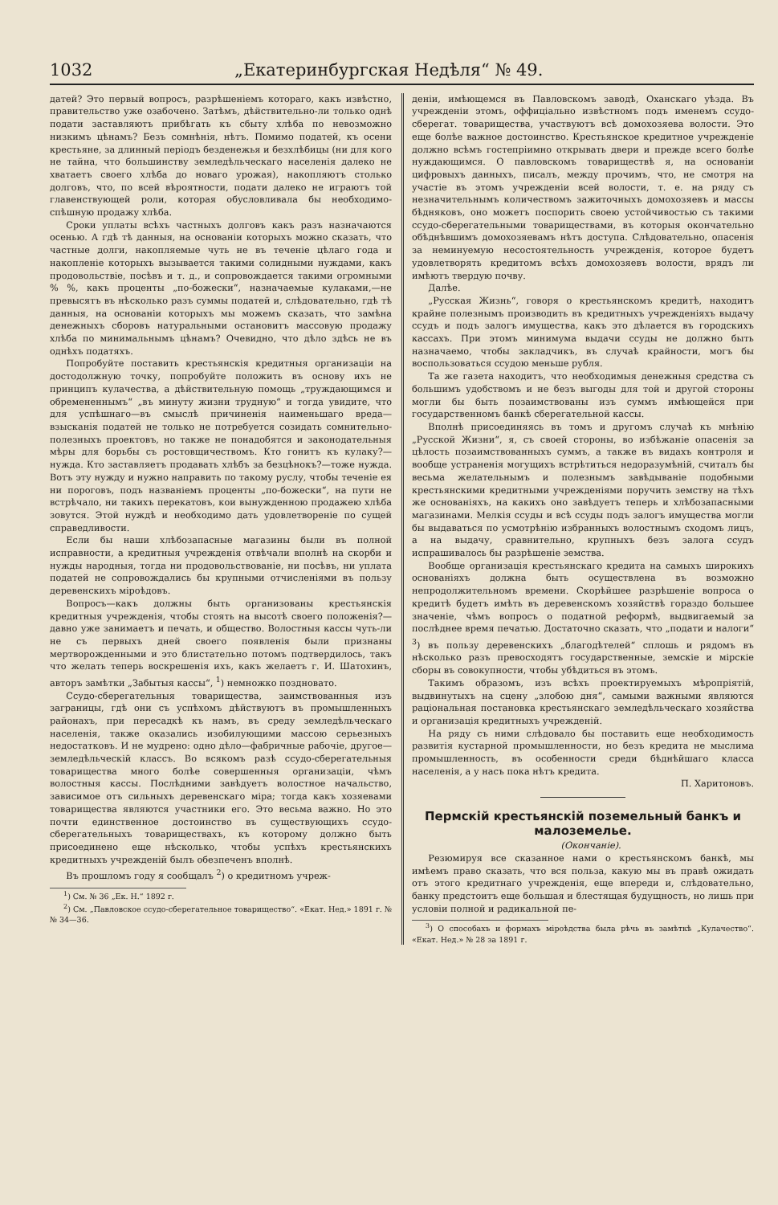1032 „Екатеринбургская Недѣля“ № 49.
датей? Это первый вопросъ, разрѣшеніемъ котораго, какъ извѣстно, правительство уже озабочено. Затѣмъ, дѣйствительно-ли только однѣ подати заставляютъ прибѣгать къ сбыту хлѣба по невозможно низкимъ цѣнамъ? Безъ сомнѣнія, нѣтъ. Помимо податей, къ осени крестьяне, за длинный періодъ безденежья и безхлѣбицы (ни для кого не тайна, что большинству земледѣльческаго населенія далеко не хватаетъ своего хлѣба до новаго урожая), накопляютъ столько долговъ, что, по всей вѣроятности, подати далеко не играютъ той главенствующей роли, которая обусловливала бы необходимо-спѣшную продажу хлѣба.
Сроки уплаты всѣхъ частныхъ долговъ какъ разъ назначаются осенью. А гдѣ тѣ данныя, на основаніи которыхъ можно сказать, что частные долги, накопляемые чуть не въ теченіе цѣлаго года и накопленіе которыхъ вызывается такими солидными нуждами, какъ продовольствіе, посѣвъ и т. д., и сопровождается такими огромными % %, какъ проценты „по-божески“, назначаемые кулаками,—не превысятъ въ нѣсколько разъ суммы податей и, слѣдовательно, гдѣ тѣ данныя, на основаніи которыхъ мы можемъ сказать, что замѣна денежныхъ сборовъ натуральными остановитъ массовую продажу хлѣба по минимальнымъ цѣнамъ? Очевидно, что дѣло здѣсь не въ однѣхъ податяхъ.
Попробуйте поставить крестьянскія кредитныя организаціи на достодолжную точку, попробуйте положить въ основу ихъ не принципъ кулачества, а дѣйствительную помощь „труждающимся и обремененнымъ“ „въ минуту жизни трудную“ и тогда увидите, что для успѣшнаго—въ смыслѣ причиненія наименьшаго вреда—взысканія податей не только не потребуется созидать сомнительно-полезныхъ проектовъ, но также не понадобятся и законодательныя мѣры для борьбы съ ростовщичествомъ. Кто гонитъ къ кулаку?—нужда. Кто заставляетъ продавать хлѣбъ за безцѣнокъ?—тоже нужда. Вотъ эту нужду и нужно направить по такому руслу, чтобы теченіе ея ни пороговъ, подъ названіемъ проценты „по-божески“, на пути не встрѣчало, ни такихъ перекатовъ, кои вынужденною продажею хлѣба зовутся. Этой нуждѣ и необходимо дать удовлетвореніе по сущей справедливости.
Если бы наши хлѣбозапасные магазины были въ полной исправности, а кредитныя учрежденія отвѣчали вполнѣ на скорби и нужды народныя, тогда ни продовольствованіе, ни посѣвъ, ни уплата податей не сопровождались бы крупными отчисленіями въ пользу деревенскихъ міроѣдовъ.
Вопросъ—какъ должны быть организованы крестьянскія кредитныя учрежденія, чтобы стоять на высотѣ своего положенія?—давно уже занимаетъ и печать, и общество. Волостныя кассы чуть-ли не съ первыхъ дней своего появленія были признаны мертворожденными и это блистательно потомъ подтвердилось, такъ что желать теперь воскрешенія ихъ, какъ желаетъ г. И. Шатохинъ, авторъ замѣтки „Забытыя кассы“, <sup>1</sup>) немножко поздновато.
Ссудо-сберегательныя товарищества, заимствованныя изъ заграницы, гдѣ они съ успѣхомъ дѣйствуютъ въ промышленныхъ районахъ, при пересадкѣ къ намъ, въ среду земледѣльческаго населенія, также оказались изобилующими массою серьезныхъ недостатковъ. И не мудрено: одно дѣло—фабричные рабочіе, другое—земледѣльческій классъ. Во всякомъ разѣ ссудо-сберегательныя товарищества много болѣе совершенныя организаціи, чѣмъ волостныя кассы. Послѣдними завѣдуетъ волостное начальство, зависимое отъ сильныхъ деревенскаго міра; тогда какъ хозяевами товарищества являются участники его. Это весьма важно. Но это почти единственное достоинство въ существующихъ ссудо-сберегательныхъ товариществахъ, къ которому должно быть присоединено еще нѣсколько, чтобы успѣхъ крестьянскихъ кредитныхъ учрежденій былъ обезпеченъ вполнѣ.
Въ прошломъ году я сообщалъ <sup>2</sup>) о кредитномъ учреж-
<sup>1</sup>) См. № 36 „Ек. Н.“ 1892 г.
<sup>2</sup>) См. „Павловское ссудо-сберегательное товарищество“. «Екат. Нед.» 1891 г. № № 34—36.
деніи, имѣющемся въ Павловскомъ заводѣ, Оханскаго уѣзда. Въ учрежденіи этомъ, оффиціально извѣстномъ подъ именемъ ссудо-сберегат. товарищества, участвуютъ всѣ домохозяева волости. Это еще болѣе важное достоинство. Крестьянское кредитное учрежденіе должно всѣмъ гостепріимно открывать двери и прежде всего болѣе нуждающимся. О павловскомъ товариществѣ я, на основаніи цифровыхъ данныхъ, писалъ, между прочимъ, что, не смотря на участіе въ этомъ учрежденіи всей волости, т. е. на ряду съ незначительнымъ количествомъ зажиточныхъ домохозяевъ и массы бѣдняковъ, оно можетъ поспорить своею устойчивостью съ такими ссудо-сберегательными товариществами, въ которыя окончательно обѣднѣвшимъ домохозяевамъ нѣтъ доступа. Слѣдовательно, опасенія за неминуемую несостоятельность учрежденія, которое будетъ удовлетворять кредитомъ всѣхъ домохозяевъ волости, врядъ ли имѣютъ твердую почву.
Далѣе.
„Русская Жизнь“, говоря о крестьянскомъ кредитѣ, находитъ крайне полезнымъ производить въ кредитныхъ учрежденіяхъ выдачу ссудъ и подъ залогъ имущества, какъ это дѣлается въ городскихъ кассахъ. При этомъ минимума выдачи ссуды не должно быть назначаемо, чтобы закладчикъ, въ случаѣ крайности, могъ бы воспользоваться ссудою меньше рубля.
Та же газета находитъ, что необходимыя денежныя средства съ большимъ удобствомъ и не безъ выгоды для той и другой стороны могли бы быть позаимствованы изъ суммъ имѣющейся при государственномъ банкѣ сберегательной кассы.
Вполнѣ присоединяясь въ томъ и другомъ случаѣ къ мнѣнію „Русской Жизни“, я, съ своей стороны, во избѣжаніе опасенія за цѣлость позаимствованныхъ суммъ, а также въ видахъ контроля и вообще устраненія могущихъ встрѣтиться недоразумѣній, считалъ бы весьма желательнымъ и полезнымъ завѣдываніе подобными крестьянскими кредитными учрежденіями поручить земству на тѣхъ же основаніяхъ, на какихъ оно завѣдуетъ теперь и хлѣбозапасными магазинами. Мелкія ссуды и всѣ ссуды подъ залогъ имущества могли бы выдаваться по усмотрѣнію избранныхъ волостнымъ сходомъ лицъ, а на выдачу, сравнительно, крупныхъ безъ залога ссудъ испрашивалось бы разрѣшеніе земства.
Вообще организація крестьянскаго кредита на самыхъ широкихъ основаніяхъ должна быть осуществлена въ возможно непродолжительномъ времени. Скорѣйшее разрѣшеніе вопроса о кредитѣ будетъ имѣть въ деревенскомъ хозяйствѣ гораздо большее значеніе, чѣмъ вопросъ о податной реформѣ, выдвигаемый за послѣднее время печатью. Достаточно сказать, что „подати и налоги“ <sup>3</sup>) въ пользу деревенскихъ „благодѣтелей“ сплошь и рядомъ въ нѣсколько разъ превосходятъ государственные, земскіе и мірскіе сборы въ совокупности, чтобы убѣдиться въ этомъ.
Такимъ образомъ, изъ всѣхъ проектируемыхъ мѣропріятій, выдвинутыхъ на сцену „злобою дня“, самыми важными являются раціональная постановка крестьянскаго земледѣльческаго хозяйства и организація кредитныхъ учрежденій.
На ряду съ ними слѣдовало бы поставить еще необходимость развитія кустарной промышленности, но безъ кредита не мыслима промышленность, въ особенности среди бѣднѣйшаго класса населенія, а у насъ пока нѣтъ кредита.
П. Харитоновъ.
Пермскій крестьянскій поземельный банкъ и малоземелье.
(Окончаніе).
Резюмируя все сказанное нами о крестьянскомъ банкѣ, мы имѣемъ право сказать, что вся польза, какую мы въ правѣ ожидать отъ этого кредитнаго учрежденія, еще впереди и, слѣдовательно, банку предстоитъ еще большая и блестящая будущность, но лишь при условіи полной и радикальной пе-
<sup>3</sup>) О способахъ и формахъ міроѣдства была рѣчь въ замѣткѣ „Кулачество“. «Екат. Нед.» № 28 за 1891 г.